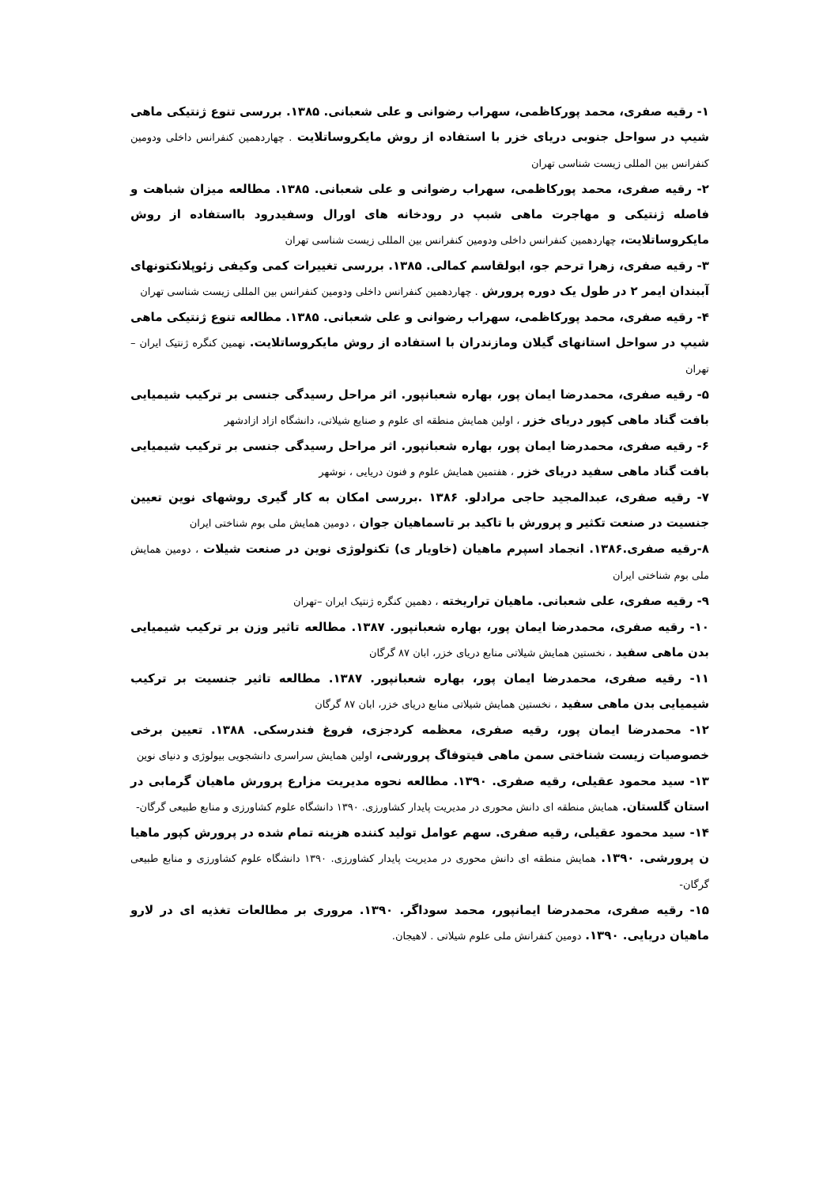۱- رقیه صفری، محمد پورکاظمی، سهراب رضوانی و علی شعبانی. ۱۳۸۵. بررسی تنوع ژنتیکی ماهی شیپ در سواحل جنوبی دریای خزر با استفاده از روش مایکروساتلایت . چهاردهمین کنفرانس داخلی ودومین کنفرانس بین المللی زیست شناسی تهران
۲- رقیه صفری، محمد پورکاظمی، سهراب رضوانی و علی شعبانی. ۱۳۸۵. مطالعه میزان شباهت و فاصله ژنتیکی و مهاجرت ماهی شبپ در رودخانه های اورال وسفیدرود بااستفاده از روش مایکروساتلایت، چهاردهمین کنفرانس داخلی ودومین کنفرانس بین المللی زیست شناسی تهران
۳- رقیه صفری، زهرا ترحم جو، ابولقاسم کمالی. ۱۳۸۵. بررسی تغییرات کمی وکیفی زئوپلانکتونهای آببندان ایمر ۲ در طول یک دوره پرورش . چهاردهمین کنفرانس داخلی ودومین کنفرانس بین المللی زیست شناسی تهران
۴- رقیه صفری، محمد پورکاظمی، سهراب رضوانی و علی شعبانی. ۱۳۸۵. مطالعه تنوع ژنتیکی ماهی شیپ در سواحل استانهای گیلان ومازندران با استفاده از روش مایکروساتلایت. نهمین کنگره ژنتیک ایران –تهران
۵- رقیه صفری، محمدرضا ایمان پور، بهاره شعبانپور. اثر مراحل رسیدگی جنسی بر ترکیب شیمیایی بافت گناد ماهی کپور دریای خزر ، اولین همایش منطقه ای علوم و صنایع شیلاتی، دانشگاه ازاد ازادشهر
۶- رقیه صفری، محمدرضا ایمان پور، بهاره شعبانپور. اثر مراحل رسیدگی جنسی بر ترکیب شیمیایی بافت گناد ماهی سفید دریای خزر ، هفتمین همایش علوم و فنون دریایی ، نوشهر
۷- رقیه صفری، عبدالمجید حاجی مرادلو. ۱۳۸۶ .بررسی امکان به کار گیری روشهای نوین تعیین جنسیت در صنعت تکثیر و پرورش با تاکید بر تاسماهیان جوان ، دومین همایش ملی بوم شناختی ایران
۸-رقیه صفری.۱۳۸۶. انجماد اسپرم ماهیان (خاویار ی) تکنولوژی نوین در صنعت شیلات ، دومین همایش ملی بوم شناختی ایران
۹- رقیه صفری، علی شعبانی. ماهیان تراریخته ، دهمین کنگره ژنتیک ایران –تهران
۱۰- رقیه صفری، محمدرضا ایمان پور، بهاره شعبانپور. ۱۳۸۷. مطالعه تاثیر وزن بر ترکیب شیمیایی بدن ماهی سفید ، نخستین همایش شیلاتی منابع دریای خزر، ابان ۸۷ گرگان
۱۱- رقیه صفری، محمدرضا ایمان پور، بهاره شعبانپور. ۱۳۸۷. مطالعه تاثیر جنسیت بر ترکیب شیمیایی بدن ماهی سفید ، نخستین همایش شیلاتی منابع دریای خزر، ابان ۸۷ گرگان
۱۲- محمدرضا ایمان پور، رقیه صفری، معظمه کردجزی، فروغ فندرسکی. ۱۳۸۸. تعیین برخی خصوصیات زیست شناختی سمن ماهی فیتوفاگ پرورشی، اولین همایش سراسری دانشجویی بیولوژی و دنیای نوین
۱۳- سید محمود عقیلی، رقیه صفری. ۱۳۹۰. مطالعه نحوه مدیریت مزارع پرورش ماهیان گرمابی در استان گلستان. همایش منطقه ای دانش محوری در مدیریت پایدار کشاورزی. ۱۳۹۰ دانشگاه علوم کشاورزی و منابع طبیعی گرگان-
۱۴- سید محمود عقیلی، رقیه صفری. سهم عوامل تولید کننده هزینه تمام شده در پرورش کپور ماهیا ن پرورشی. ۱۳۹۰. همایش منطقه ای دانش محوری در مدیریت پایدار کشاورزی. ۱۳۹۰ دانشگاه علوم کشاورزی و منابع طبیعی گرگان-
۱۵- رقیه صفری، محمدرضا ایمانپور، محمد سوداگر. ۱۳۹۰. مروری بر مطالعات تغذیه ای در لارو ماهیان دریایی. ۱۳۹۰. دومین کنفرانش ملی علوم شیلاتی . لاهیجان.